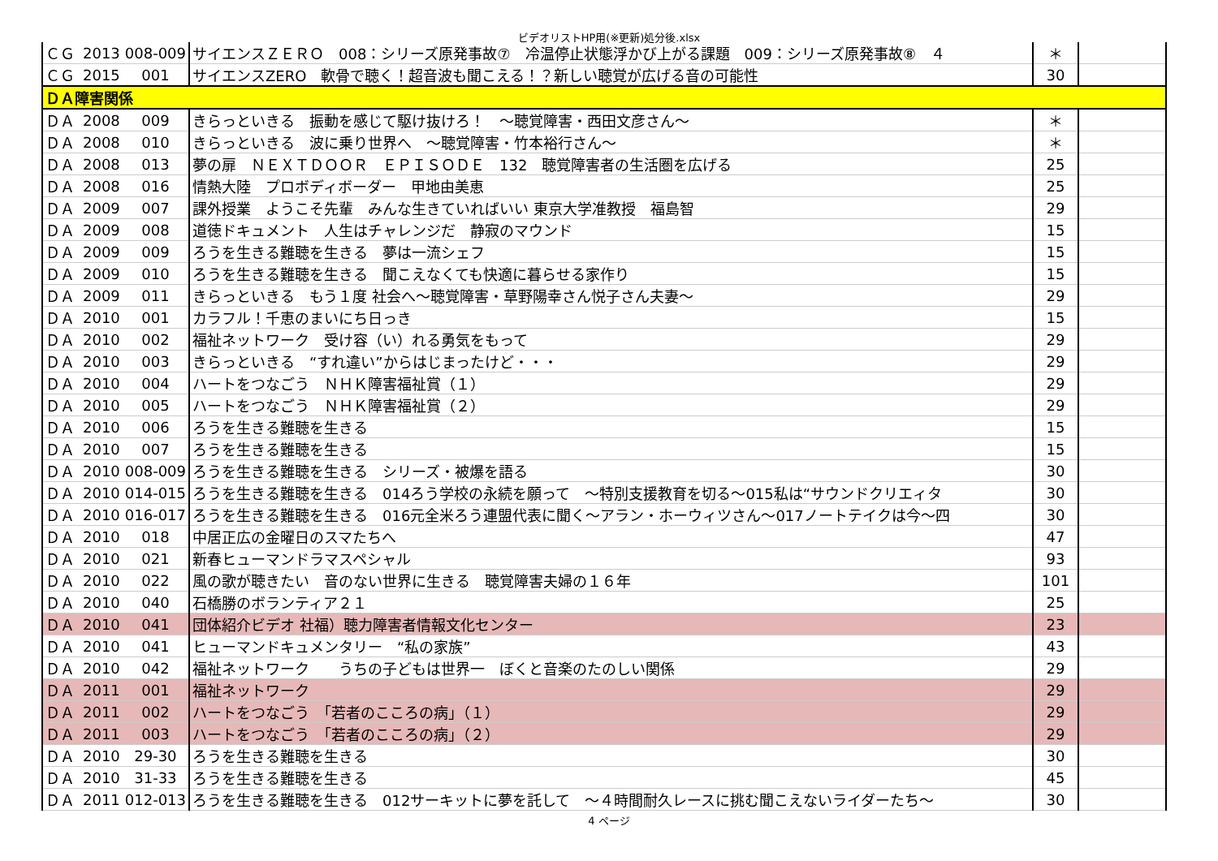ビデオリストHP用(※更新)処分後.xlsx
| ＣＧ | 2013 | 008-009 | サイエンスＺＥＲＯ 008：シリーズ原発事故⑦ 冷温停止状態浮かび上がる課題 009：シリーズ原発事故⑧ ４ | ＊ | |
| ＣＧ | 2015 | 001 | サイエンスZERO 軟骨で聴く！超音波も聞こえる！？新しい聴覚が広げる音の可能性 | 30 | |
| ＤＡ障害関係 | | | | | |
| ＤＡ | 2008 | 009 | きらっといきる 振動を感じて駆け抜けろ！ ～聴覚障害・西田文彦さん～ | ＊ | |
| ＤＡ | 2008 | 010 | きらっといきる 波に乗り世界へ ～聴覚障害・竹本裕行さん～ | ＊ | |
| ＤＡ | 2008 | 013 | 夢の扉 ＮＥＸＴＤＯＯＲ ＥＰＩＳＯＤＥ 132 聴覚障害者の生活圏を広げる | 25 | |
| ＤＡ | 2008 | 016 | 情熱大陸 プロボディボーダー 甲地由美恵 | 25 | |
| ＤＡ | 2009 | 007 | 課外授業 ようこそ先輩 みんな生きていればいい 東京大学准教授 福島智 | 29 | |
| ＤＡ | 2009 | 008 | 道徳ドキュメント 人生はチャレンジだ 静寂のマウンド | 15 | |
| ＤＡ | 2009 | 009 | ろうを生きる難聴を生きる 夢は一流シェフ | 15 | |
| ＤＡ | 2009 | 010 | ろうを生きる難聴を生きる 聞こえなくても快適に暮らせる家作り | 15 | |
| ＤＡ | 2009 | 011 | きらっといきる もう１度 社会へ～聴覚障害・草野陽幸さん悦子さん夫妻～ | 29 | |
| ＤＡ | 2010 | 001 | カラフル！千恵のまいにち日っき | 15 | |
| ＤＡ | 2010 | 002 | 福祉ネットワーク 受け容（い）れる勇気をもって | 29 | |
| ＤＡ | 2010 | 003 | きらっといきる “すれ違い”からはじまったけど・・・ | 29 | |
| ＤＡ | 2010 | 004 | ハートをつなごう ＮＨＫ障害福祉賞（１） | 29 | |
| ＤＡ | 2010 | 005 | ハートをつなごう ＮＨＫ障害福祉賞（２） | 29 | |
| ＤＡ | 2010 | 006 | ろうを生きる難聴を生きる | 15 | |
| ＤＡ | 2010 | 007 | ろうを生きる難聴を生きる | 15 | |
| ＤＡ | 2010 | 008-009 | ろうを生きる難聴を生きる シリーズ・被爆を語る | 30 | |
| ＤＡ | 2010 | 014-015 | ろうを生きる難聴を生きる 014ろう学校の永続を願って ～特別支援教育を切る～015私は“サウンドクリエィタ | 30 | |
| ＤＡ | 2010 | 016-017 | ろうを生きる難聴を生きる 016元全米ろう連盟代表に聞く～アラン・ホーウィツさん～017ノートテイクは今～四 | 30 | |
| ＤＡ | 2010 | 018 | 中居正広の金曜日のスマたちへ | 47 | |
| ＤＡ | 2010 | 021 | 新春ヒューマンドラマスペシャル | 93 | |
| ＤＡ | 2010 | 022 | 風の歌が聴きたい 音のない世界に生きる 聴覚障害夫婦の１６年 | 101 | |
| ＤＡ | 2010 | 040 | 石橋勝のボランティア２１ | 25 | |
| ＤＡ | 2010 | 041 | 団体紹介ビデオ 社福）聴力障害者情報文化センター | 23 | |
| ＤＡ | 2010 | 041 | ヒューマンドキュメンタリー “私の家族” | 43 | |
| ＤＡ | 2010 | 042 | 福祉ネットワーク うちの子どもは世界一 ぼくと音楽のたのしい関係 | 29 | |
| ＤＡ | 2011 | 001 | 福祉ネットワーク | 29 | |
| ＤＡ | 2011 | 002 | ハートをつなごう 「若者のこころの病」（１） | 29 | |
| ＤＡ | 2011 | 003 | ハートをつなごう 「若者のこころの病」（２） | 29 | |
| ＤＡ | 2010 | 29-30 | ろうを生きる難聴を生きる | 30 | |
| ＤＡ | 2010 | 31-33 | ろうを生きる難聴を生きる | 45 | |
| ＤＡ | 2011 | 012-013 | ろうを生きる難聴を生きる 012サーキットに夢を託して ～４時間耐久レースに挑む聞こえないライダーたち～ | 30 | |
4 ページ